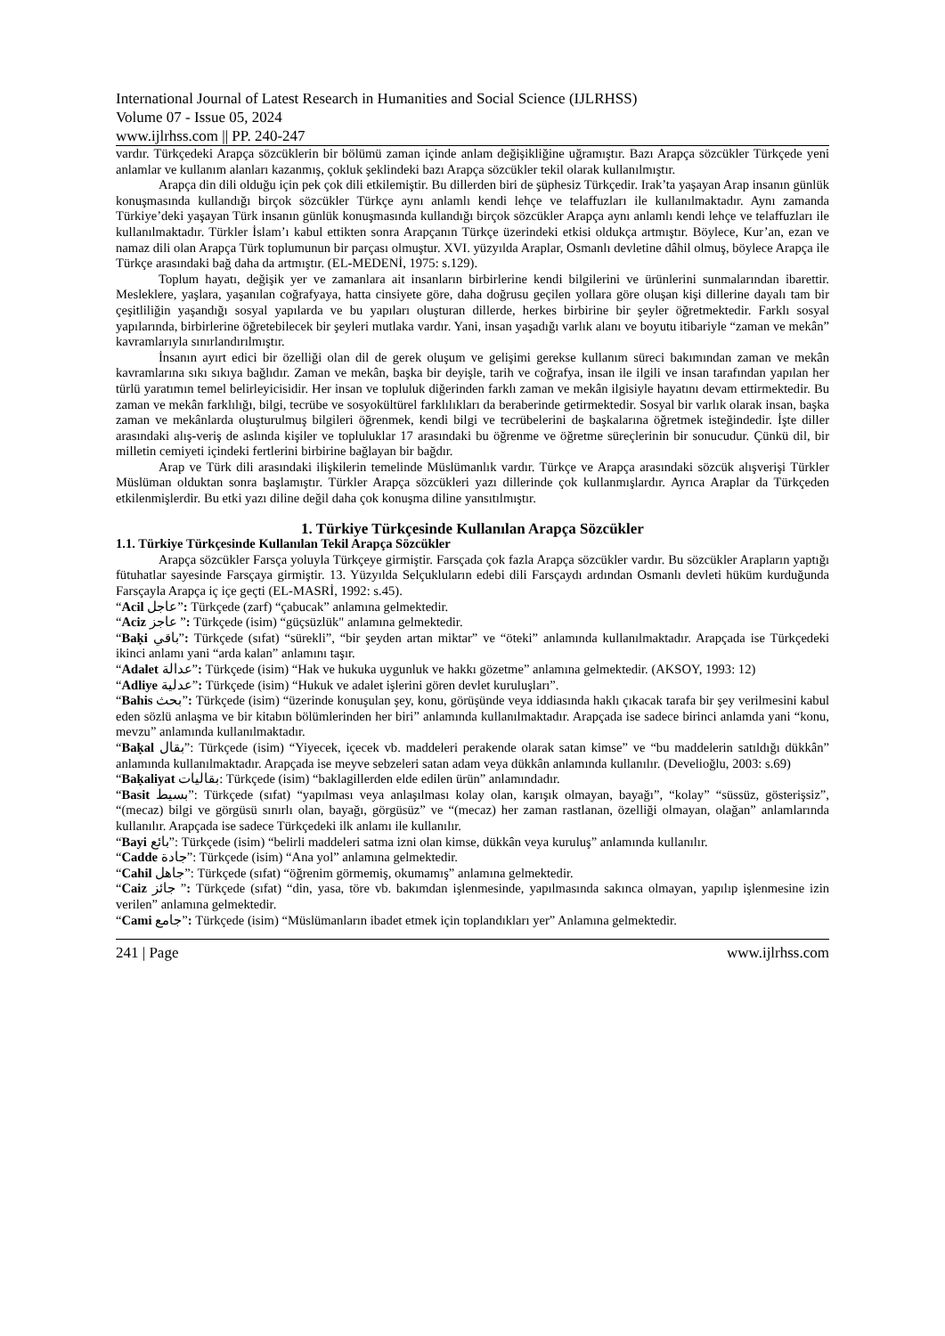International Journal of Latest Research in Humanities and Social Science (IJLRHSS)
Volume 07 - Issue 05, 2024
www.ijlrhss.com || PP. 240-247
vardır. Türkçedeki Arapça sözcüklerin bir bölümü zaman içinde anlam değişikliğine uğramıştır. Bazı Arapça sözcükler Türkçede yeni anlamlar ve kullanım alanları kazanmış, çokluk şeklindeki bazı Arapça sözcükler tekil olarak kullanılmıştır.
Arapça din dili olduğu için pek çok dili etkilemiştir. Bu dillerden biri de şüphesiz Türkçedir. Irak’ta yaşayan Arap insanın günlük konuşmasında kullandığı birçok sözcükler Türkçe aynı anlamlı kendi lehçe ve telaffuzları ile kullanılmaktadır. Aynı zamanda Türkiye’deki yaşayan Türk insanın günlük konuşmasında kullandığı birçok sözcükler Arapça aynı anlamlı kendi lehçe ve telaffuzları ile kullanılmaktadır. Türkler İslam’ı kabul ettikten sonra Arapçanın Türkçe üzerindeki etkisi oldukça artmıştır. Böylece, Kur’an, ezan ve namaz dili olan Arapça Türk toplumunun bir parçası olmuştur. XVI. yüzyılda Araplar, Osmanlı devletine dâhil olmuş, böylece Arapça ile Türkçe arasındaki bağ daha da artmıştır. (EL-MEDENİ, 1975: s.129).
Toplum hayatı, değişik yer ve zamanlara ait insanların birbirlerine kendi bilgilerini ve ürünlerini sunmalarından ibarettir. Mesleklere, yaşlara, yaşanılan coğrafyaya, hatta cinsiyete göre, daha doğrusu geçilen yollara göre oluşan kişi dillerine dayalı tam bir çeşitliliğin yaşandığı sosyal yapılarda ve bu yapıları oluşturan dillerde, herkes birbirine bir şeyler öğretmektedir. Farklı sosyal yapılarında, birbirlerine öğretebilecek bir şeyleri mutlaka vardır. Yani, insan yaşadığı varlık alanı ve boyutu itibariyle “zaman ve mekân” kavramlarıyla sınırlandırılmıştır.
İnsanın ayırt edici bir özelliği olan dil de gerek oluşum ve gelişimi gerekse kullanım süreci bakımından zaman ve mekân kavramlarına sıkı sıkıya bağlıdır. Zaman ve mekân, başka bir deyişle, tarih ve coğrafya, insan ile ilgili ve insan tarafından yapılan her türlü yaratımın temel belirleyicisidir. Her insan ve topluluk diğerinden farklı zaman ve mekân ilgisiyle hayatını devam ettirmektedir. Bu zaman ve mekân farklılığı, bilgi, tecrübe ve sosyokültürel farklılıkları da beraberinde getirmektedir. Sosyal bir varlık olarak insan, başka zaman ve mekânlarda oluşturulmuş bilgileri öğrenmek, kendi bilgi ve tecrübelerini de başkalarına öğretmek isteğindedir. İşte diller arasındaki alış-veriş de aslında kişiler ve topluluklar 17 arasındaki bu öğrenme ve öğretme süreçlerinin bir sonucudur. Çünkü dil, bir milletin cemiyeti içindeki fertlerini birbirine bağlayan bir bağdır.
Arap ve Türk dili arasındaki ilişkilerin temelinde Müslümanlık vardır. Türkçe ve Arapça arasındaki sözcük alışverişi Türkler Müslüman olduktan sonra başlamıştır. Türkler Arapça sözcükleri yazı dillerinde çok kullanmışlardır. Ayrıca Araplar da Türkçeden etkilenmişlerdir. Bu etki yazı diline değil daha çok konuşma diline yansıtılmıştır.
1. Türkiye Türkçesinde Kullanılan Arapça Sözcükler
1.1. Türkiye Türkçesinde Kullanılan Tekil Arapça Sözcükler
Arapça sözcükler Farsça yoluyla Türkçeye girmiştir. Farsçada çok fazla Arapça sözcükler vardır. Bu sözcükler Arapların yaptığı fütuhatlar sayesinde Farsçaya girmiştir. 13. Yüzyılda Selçukluların edebi dili Farsçaydı ardından Osmanlı devleti hüküm kurduğunda Farsçayla Arapça iç içe geçti (EL-MASRİ, 1992: s.45).
“Acil عاجل”: Türkçede (zarf) “çabucak” anlamına gelmektedir.
“Aciz عاجز ”: Türkçede (isim) “güçsüzlük" anlamına gelmektedir.
“Baḳi باقي”: Türkçede (sıfat) “sürekli”, “bir şeyden artan miktar” ve “öteki” anlamında kullanılmaktadır. Arapçada ise Türkçedeki ikinci anlamı yani “arda kalan” anlamını taşır.
“Adalet عدالة”: Türkçede (isim) “Hak ve hukuka uygunluk ve hakkı gözetme” anlamına gelmektedir. (AKSOY, 1993: 12)
“Adliye عدلية”: Türkçede (isim) “Hukuk ve adalet işlerini gören devlet kuruluşları”.
“Bahis بحث”: Türkçede (isim) “üzerinde konuşulan şey, konu, görüşünde veya iddiasında haklı çıkacak tarafa bir şey verilmesini kabul eden sözlü anlaşma ve bir kitabın bölümlerinden her biri” anlamında kullanılmaktadır. Arapçada ise sadece birinci anlamda yani “konu, mevzu” anlamında kullanılmaktadır.
“Baḳal بقال”: Türkçede (isim) “Yiyecek, içecek vb. maddeleri perakende olarak satan kimse” ve “bu maddelerin satıldığı dükkân” anlamında kullanılmaktadır. Arapçada ise meyve sebzeleri satan adam veya dükkân anlamında kullanılır. (Develioğlu, 2003: s.69)
“Baḳaliyat بقاليات: Türkçede (isim) “baklagillerden elde edilen ürün” anlamındadır.
“Basit بسيط”: Türkçede (sıfat) “yapılması veya anlaşılması kolay olan, karışık olmayan, bayağı”, “kolay” “süssüz, gösterişsiz”, “(mecaz) bilgi ve görgüsü sınırlı olan, bayağı, görgüsüz” ve “(mecaz) her zaman rastlanan, özelliği olmayan, olağan” anlamlarında kullanılır. Arapçada ise sadece Türkçedeki ilk anlamı ile kullanılır.
“Bayi بائع”: Türkçede (isim) “belirli maddeleri satma izni olan kimse, dükkân veya kuruluş” anlamında kullanılır.
“Cadde جادة”: Türkçede (isim) “Ana yol” anlamına gelmektedir.
“Cahil جاهل”: Türkçede (sıfat) “öğrenim görmemiş, okumamış” anlamına gelmektedir.
“Caiz جائز ”: Türkçede (sıfat) “din, yasa, töre vb. bakımdan işlenmesinde, yapılmasında sakınca olmayan, yapılıp işlenmesine izin verilen” anlamına gelmektedir.
“Cami جامع”: Türkçede (isim) “Müslümanların ibadet etmek için toplandıkları yer” Anlamına gelmektedir.
241 | Page www.ijlrhss.com